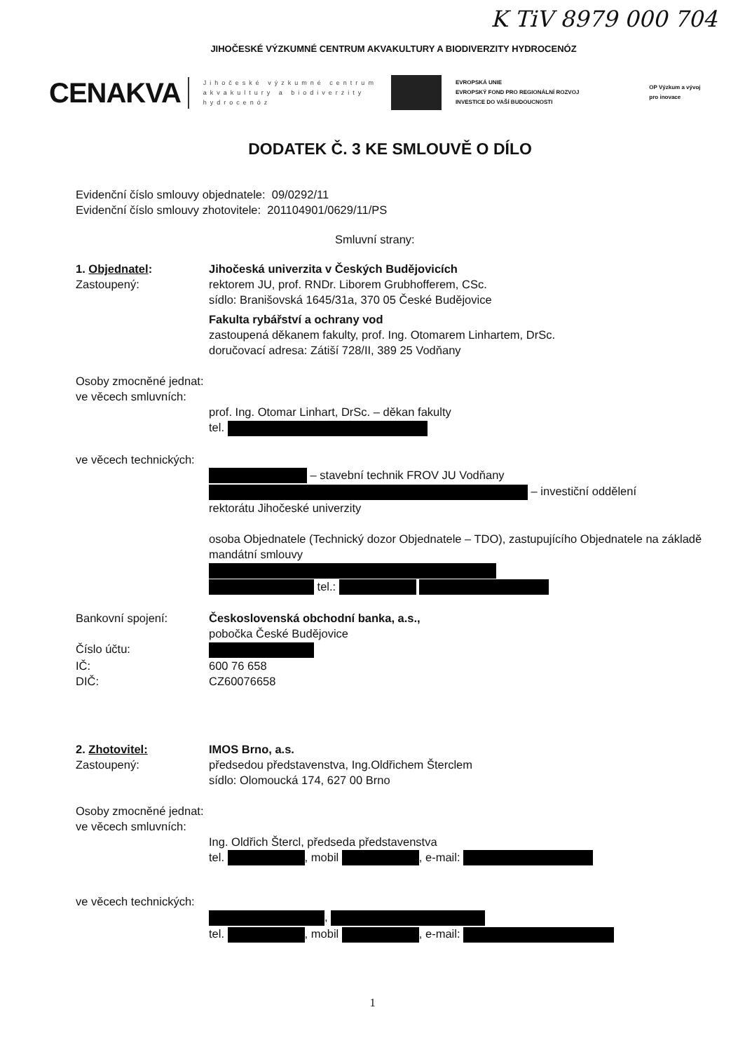K TiV 8979 000 704
JIHOČESKÉ VÝZKUMNÉ CENTRUM AKVAKULTURY A BIODIVERZITY HYDROCENÓZ
CENAKVA
Jihočeské výzkumné centrum
akvakultury a biodiverzity
hydrocenóz
EVROPSKÁ UNIE
EVROPSKÝ FOND PRO REGIONÁLNÍ ROZVOJ
INVESTICE DO VAŠÍ BUDOUCNOSTI
OP Výzkum a vývoj
pro inovace
DODATEK Č. 3 KE SMLOUVĚ O DÍLO
Evidenční číslo smlouvy objednatele: 09/0292/11
Evidenční číslo smlouvy zhotovitele: 201104901/0629/11/PS
Smluvní strany:
1. Objednatel: Jihočeská univerzita v Českých Budějovicích
Zastoupený: rektorem JU, prof. RNDr. Liborem Grubhofferem, CSc.
sídlo: Branišovská 1645/31a, 370 05 České Budějovice
Fakulta rybářství a ochrany vod
zastoupená děkanem fakulty, prof. Ing. Otomarem Linhartem, DrSc.
doručovací adresa: Zátiší 728/II, 389 25 Vodňany
Osoby zmocněné jednat:
ve věcech smluvních:
prof. Ing. Otomar Linhart, DrSc. – děkan fakulty
tel.
ve věcech technických:
– stavební technik FROV JU Vodňany
– investiční oddělení
rektorátu Jihočeské univerzity
osoba Objednatele (Technický dozor Objednatele – TDO), zastupujícího Objednatele na základě mandátní smlouvy
tel.:
Bankovní spojení: Československá obchodní banka, a.s.,
pobočka České Budějovice
Číslo účtu:
IČ: 600 76 658
DIČ: CZ60076658
2. Zhotovitel: IMOS Brno, a.s.
Zastoupený: předsedou představenstva, Ing.Oldřichem Šterclem
sídlo: Olomoucká 174, 627 00 Brno
Osoby zmocněné jednat:
ve věcech smluvních:
Ing. Oldřich Štercl, předseda představenstva
tel. , mobil , e-mail:
ve věcech technických:
,
tel. , mobil , e-mail:
1